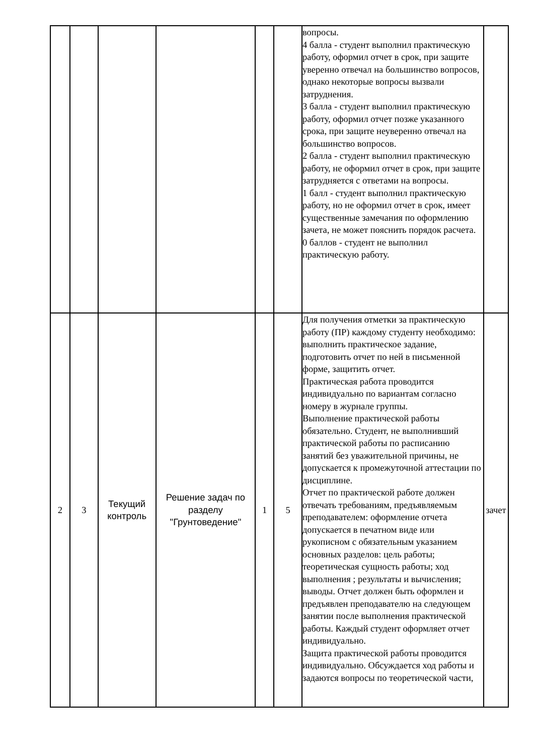| | | | | | | вопросы. 4 балла - студент выполнил практическую работу, оформил отчет в срок, при защите уверенно отвечал на большинство вопросов, однако некоторые вопросы вызвали затруднения. 3 балла - студент выполнил практическую работу, оформил отчет позже указанного срока, при защите неуверенно отвечал на большинство вопросов. 2 балла - студент выполнил практическую работу, не оформил отчет в срок, при защите затрудняется с ответами на вопросы. 1 балл - студент выполнил практическую работу, но не оформил отчет в срок, имеет существенные замечания по оформлению зачета, не может пояснить порядок расчета. 0 баллов - студент не выполнил практическую работу. | |
| 2 | 3 | Текущий контроль | Решение задач по разделу "Грунтоведение" | 1 | 5 | Для получения отметки за практическую работу (ПР) каждому студенту необходимо: выполнить практическое задание, подготовить отчет по ней в письменной форме, защитить отчет. Практическая работа проводится индивидуально по вариантам согласно номеру в журнале группы. Выполнение практической работы обязательно. Студент, не выполнивший практической работы по расписанию занятий без уважительной причины, не допускается к промежуточной аттестации по дисциплине. Отчет по практической работе должен отвечать требованиям, предъявляемым преподавателем: оформление отчета допускается в печатном виде или рукописном с обязательным указанием основных разделов: цель работы; теоретическая сущность работы; ход выполнения ; результаты и вычисления; выводы. Отчет должен быть оформлен и предъявлен преподавателю на следующем занятии после выполнения практической работы. Каждый студент оформляет отчет индивидуально. Защита практической работы проводится индивидуально. Обсуждается ход работы и задаются вопросы по теоретической части, | зачет |